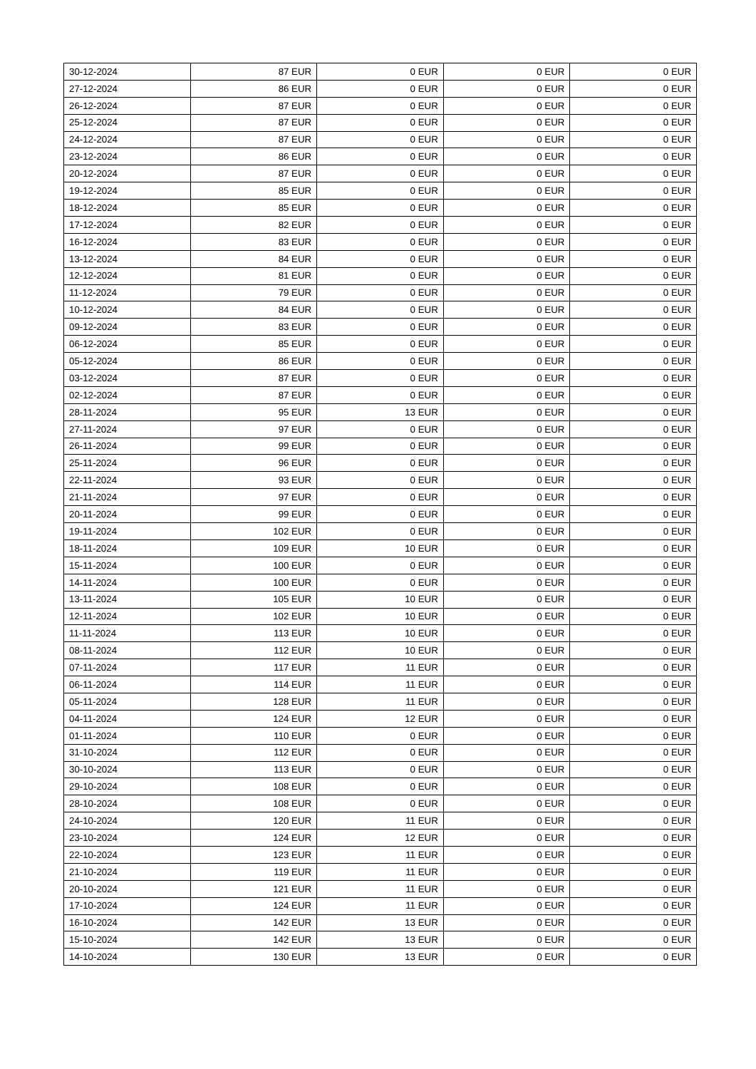| 30-12-2024 | 87 EUR | 0 EUR | 0 EUR | 0 EUR |
| 27-12-2024 | 86 EUR | 0 EUR | 0 EUR | 0 EUR |
| 26-12-2024 | 87 EUR | 0 EUR | 0 EUR | 0 EUR |
| 25-12-2024 | 87 EUR | 0 EUR | 0 EUR | 0 EUR |
| 24-12-2024 | 87 EUR | 0 EUR | 0 EUR | 0 EUR |
| 23-12-2024 | 86 EUR | 0 EUR | 0 EUR | 0 EUR |
| 20-12-2024 | 87 EUR | 0 EUR | 0 EUR | 0 EUR |
| 19-12-2024 | 85 EUR | 0 EUR | 0 EUR | 0 EUR |
| 18-12-2024 | 85 EUR | 0 EUR | 0 EUR | 0 EUR |
| 17-12-2024 | 82 EUR | 0 EUR | 0 EUR | 0 EUR |
| 16-12-2024 | 83 EUR | 0 EUR | 0 EUR | 0 EUR |
| 13-12-2024 | 84 EUR | 0 EUR | 0 EUR | 0 EUR |
| 12-12-2024 | 81 EUR | 0 EUR | 0 EUR | 0 EUR |
| 11-12-2024 | 79 EUR | 0 EUR | 0 EUR | 0 EUR |
| 10-12-2024 | 84 EUR | 0 EUR | 0 EUR | 0 EUR |
| 09-12-2024 | 83 EUR | 0 EUR | 0 EUR | 0 EUR |
| 06-12-2024 | 85 EUR | 0 EUR | 0 EUR | 0 EUR |
| 05-12-2024 | 86 EUR | 0 EUR | 0 EUR | 0 EUR |
| 03-12-2024 | 87 EUR | 0 EUR | 0 EUR | 0 EUR |
| 02-12-2024 | 87 EUR | 0 EUR | 0 EUR | 0 EUR |
| 28-11-2024 | 95 EUR | 13 EUR | 0 EUR | 0 EUR |
| 27-11-2024 | 97 EUR | 0 EUR | 0 EUR | 0 EUR |
| 26-11-2024 | 99 EUR | 0 EUR | 0 EUR | 0 EUR |
| 25-11-2024 | 96 EUR | 0 EUR | 0 EUR | 0 EUR |
| 22-11-2024 | 93 EUR | 0 EUR | 0 EUR | 0 EUR |
| 21-11-2024 | 97 EUR | 0 EUR | 0 EUR | 0 EUR |
| 20-11-2024 | 99 EUR | 0 EUR | 0 EUR | 0 EUR |
| 19-11-2024 | 102 EUR | 0 EUR | 0 EUR | 0 EUR |
| 18-11-2024 | 109 EUR | 10 EUR | 0 EUR | 0 EUR |
| 15-11-2024 | 100 EUR | 0 EUR | 0 EUR | 0 EUR |
| 14-11-2024 | 100 EUR | 0 EUR | 0 EUR | 0 EUR |
| 13-11-2024 | 105 EUR | 10 EUR | 0 EUR | 0 EUR |
| 12-11-2024 | 102 EUR | 10 EUR | 0 EUR | 0 EUR |
| 11-11-2024 | 113 EUR | 10 EUR | 0 EUR | 0 EUR |
| 08-11-2024 | 112 EUR | 10 EUR | 0 EUR | 0 EUR |
| 07-11-2024 | 117 EUR | 11 EUR | 0 EUR | 0 EUR |
| 06-11-2024 | 114 EUR | 11 EUR | 0 EUR | 0 EUR |
| 05-11-2024 | 128 EUR | 11 EUR | 0 EUR | 0 EUR |
| 04-11-2024 | 124 EUR | 12 EUR | 0 EUR | 0 EUR |
| 01-11-2024 | 110 EUR | 0 EUR | 0 EUR | 0 EUR |
| 31-10-2024 | 112 EUR | 0 EUR | 0 EUR | 0 EUR |
| 30-10-2024 | 113 EUR | 0 EUR | 0 EUR | 0 EUR |
| 29-10-2024 | 108 EUR | 0 EUR | 0 EUR | 0 EUR |
| 28-10-2024 | 108 EUR | 0 EUR | 0 EUR | 0 EUR |
| 24-10-2024 | 120 EUR | 11 EUR | 0 EUR | 0 EUR |
| 23-10-2024 | 124 EUR | 12 EUR | 0 EUR | 0 EUR |
| 22-10-2024 | 123 EUR | 11 EUR | 0 EUR | 0 EUR |
| 21-10-2024 | 119 EUR | 11 EUR | 0 EUR | 0 EUR |
| 20-10-2024 | 121 EUR | 11 EUR | 0 EUR | 0 EUR |
| 17-10-2024 | 124 EUR | 11 EUR | 0 EUR | 0 EUR |
| 16-10-2024 | 142 EUR | 13 EUR | 0 EUR | 0 EUR |
| 15-10-2024 | 142 EUR | 13 EUR | 0 EUR | 0 EUR |
| 14-10-2024 | 130 EUR | 13 EUR | 0 EUR | 0 EUR |